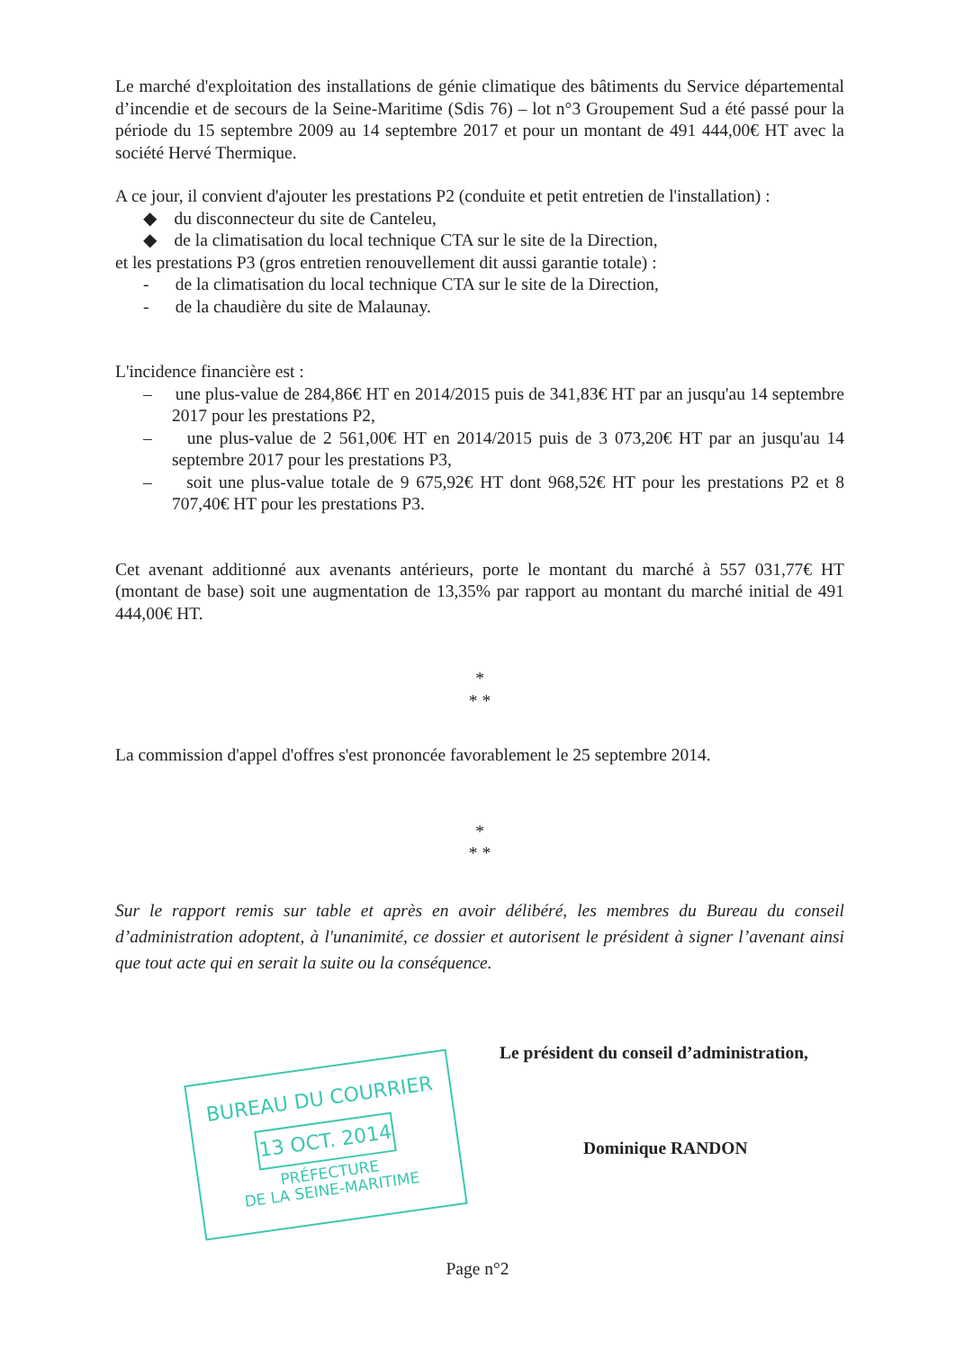Le marché d'exploitation des installations de génie climatique des bâtiments du Service départemental d’incendie et de secours de la Seine-Maritime (Sdis 76) – lot n°3 Groupement Sud a été passé pour la période du 15 septembre 2009 au 14 septembre 2017 et pour un montant de 491 444,00€ HT avec la société Hervé Thermique.
A ce jour, il convient d'ajouter les prestations P2 (conduite et petit entretien de l'installation) :
◆ du disconnecteur du site de Canteleu,
◆ de la climatisation du local technique CTA sur le site de la Direction,
et les prestations P3 (gros entretien renouvellement dit aussi garantie totale) :
- de la climatisation du local technique CTA sur le site de la Direction,
- de la chaudière du site de Malaunay.
L'incidence financière est :
– une plus-value de 284,86€ HT en 2014/2015 puis de 341,83€ HT par an jusqu'au 14 septembre 2017 pour les prestations P2,
– une plus-value de 2 561,00€ HT en 2014/2015 puis de 3 073,20€ HT par an jusqu'au 14 septembre 2017 pour les prestations P3,
– soit une plus-value totale de 9 675,92€ HT dont 968,52€ HT pour les prestations P2 et 8 707,40€ HT pour les prestations P3.
Cet avenant additionné aux avenants antérieurs, porte le montant du marché à 557 031,77€ HT (montant de base) soit une augmentation de 13,35% par rapport au montant du marché initial de 491 444,00€ HT.
*
* *
La commission d'appel d'offres s'est prononcée favorablement le 25 septembre 2014.
*
* *
Sur le rapport remis sur table et après en avoir délibéré, les membres du Bureau du conseil d’administration adoptent, à l'unanimité, ce dossier et autorisent le président à signer l’avenant ainsi que tout acte qui en serait la suite ou la conséquence.
Le président du conseil d’administration,
Dominique RANDON
BUREAU DU COURRIER
13 OCT. 2014
PRÉFECTURE
DE LA SEINE-MARITIME
Page n°2